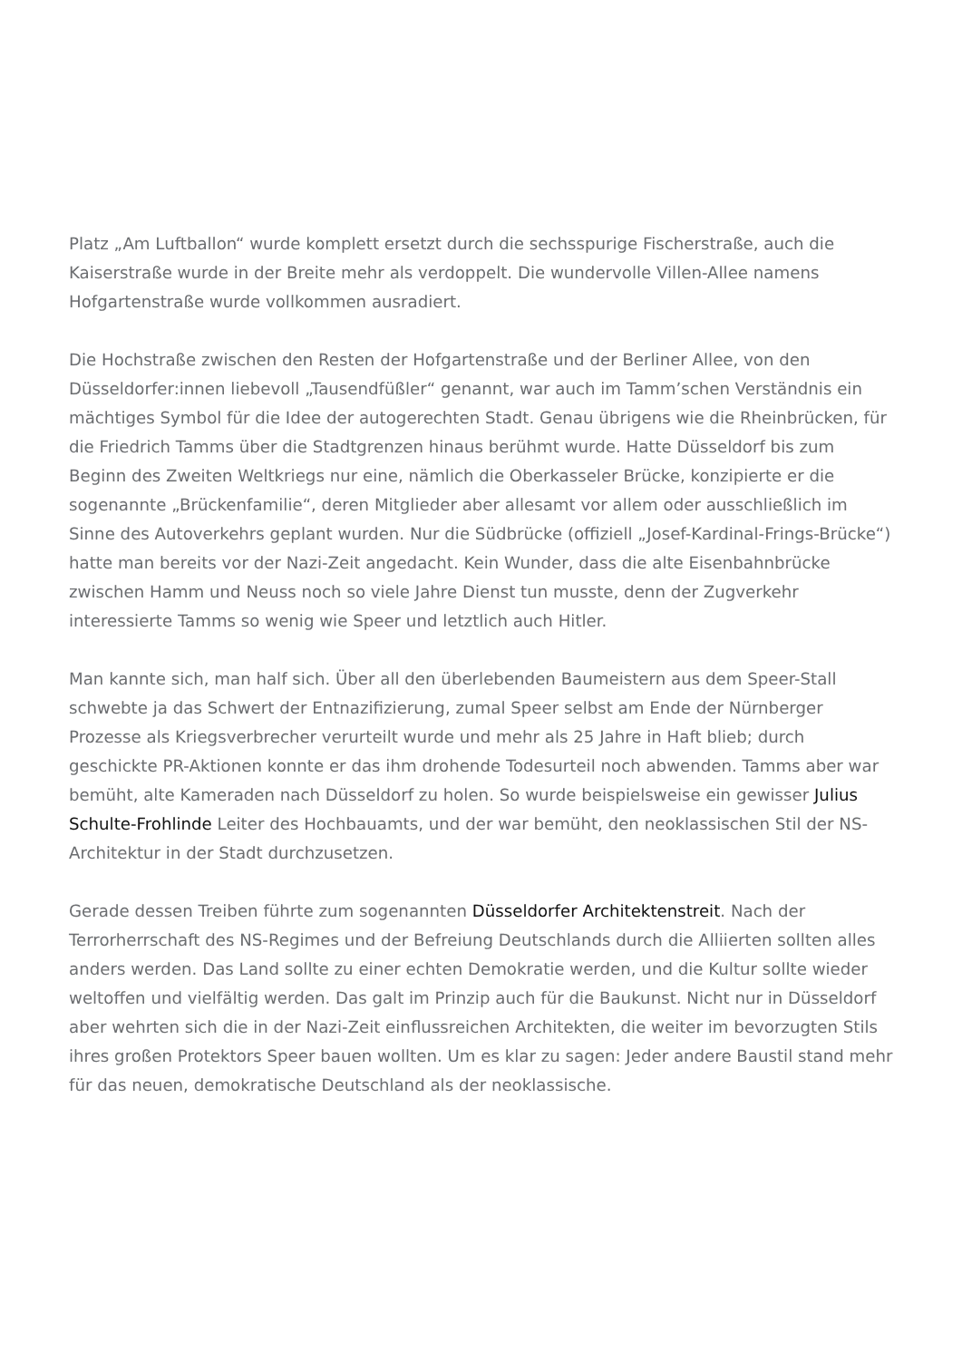Platz „Am Luftballon“ wurde komplett ersetzt durch die sechsspurige Fischerstraße, auch die Kaiserstraße wurde in der Breite mehr als verdoppelt. Die wundervolle Villen-Allee namens Hofgartenstraße wurde vollkommen ausradiert.
Die Hochstraße zwischen den Resten der Hofgartenstraße und der Berliner Allee, von den Düsseldorfer:innen liebevoll „Tausendfüßler“ genannt, war auch im Tamm’schen Verständnis ein mächtiges Symbol für die Idee der autogerechten Stadt. Genau übrigens wie die Rheinbrücken, für die Friedrich Tamms über die Stadtgrenzen hinaus berühmt wurde. Hatte Düsseldorf bis zum Beginn des Zweiten Weltkriegs nur eine, nämlich die Oberkasseler Brücke, konzipierte er die sogenannte „Brückenfamilie“, deren Mitglieder aber allesamt vor allem oder ausschließlich im Sinne des Autoverkehrs geplant wurden. Nur die Südbrücke (offiziell „Josef-Kardinal-Frings-Brücke“) hatte man bereits vor der Nazi-Zeit angedacht. Kein Wunder, dass die alte Eisenbahnbrücke zwischen Hamm und Neuss noch so viele Jahre Dienst tun musste, denn der Zugverkehr interessierte Tamms so wenig wie Speer und letztlich auch Hitler.
Man kannte sich, man half sich. Über all den überlebenden Baumeistern aus dem Speer-Stall schwebte ja das Schwert der Entnazifizierung, zumal Speer selbst am Ende der Nürnberger Prozesse als Kriegsverbrecher verurteilt wurde und mehr als 25 Jahre in Haft blieb; durch geschickte PR-Aktionen konnte er das ihm drohende Todesurteil noch abwenden. Tamms aber war bemüht, alte Kameraden nach Düsseldorf zu holen. So wurde beispielsweise ein gewisser Julius Schulte-Frohlinde Leiter des Hochbauamts, und der war bemüht, den neoklassischen Stil der NS-Architektur in der Stadt durchzusetzen.
Gerade dessen Treiben führte zum sogenannten Düsseldorfer Architektenstreit. Nach der Terrorherrschaft des NS-Regimes und der Befreiung Deutschlands durch die Alliierten sollten alles anders werden. Das Land sollte zu einer echten Demokratie werden, und die Kultur sollte wieder weltoffen und vielfältig werden. Das galt im Prinzip auch für die Baukunst. Nicht nur in Düsseldorf aber wehrten sich die in der Nazi-Zeit einflussreichen Architekten, die weiter im bevorzugten Stils ihres großen Protektors Speer bauen wollten. Um es klar zu sagen: Jeder andere Baustil stand mehr für das neuen, demokratische Deutschland als der neoklassische.